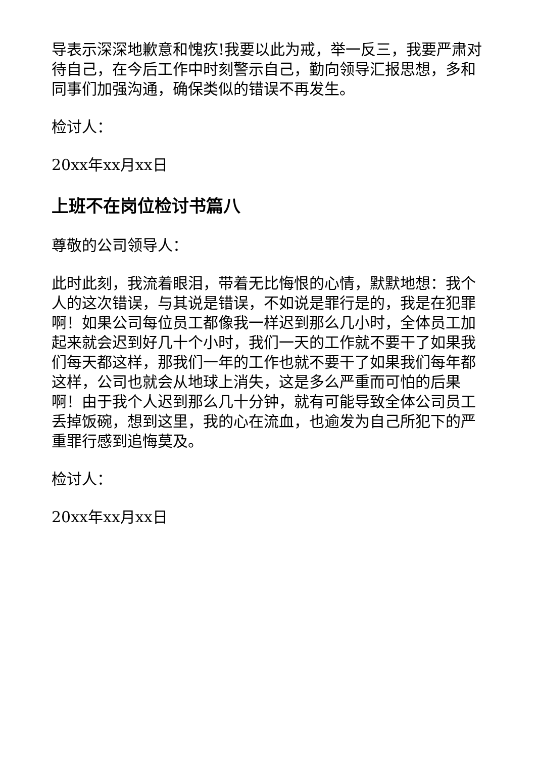导表示深深地歉意和愧疚!我要以此为戒，举一反三，我要严肃对待自己，在今后工作中时刻警示自己，勤向领导汇报思想，多和同事们加强沟通，确保类似的错误不再发生。
检讨人：
20xx年xx月xx日
上班不在岗位检讨书篇八
尊敬的公司领导人：
此时此刻，我流着眼泪，带着无比悔恨的心情，默默地想：我个人的这次错误，与其说是错误，不如说是罪行是的，我是在犯罪啊！如果公司每位员工都像我一样迟到那么几小时，全体员工加起来就会迟到好几十个小时，我们一天的工作就不要干了如果我们每天都这样，那我们一年的工作也就不要干了如果我们每年都这样，公司也就会从地球上消失，这是多么严重而可怕的后果啊！由于我个人迟到那么几十分钟，就有可能导致全体公司员工丢掉饭碗，想到这里，我的心在流血，也逾发为自己所犯下的严重罪行感到追悔莫及。
检讨人：
20xx年xx月xx日